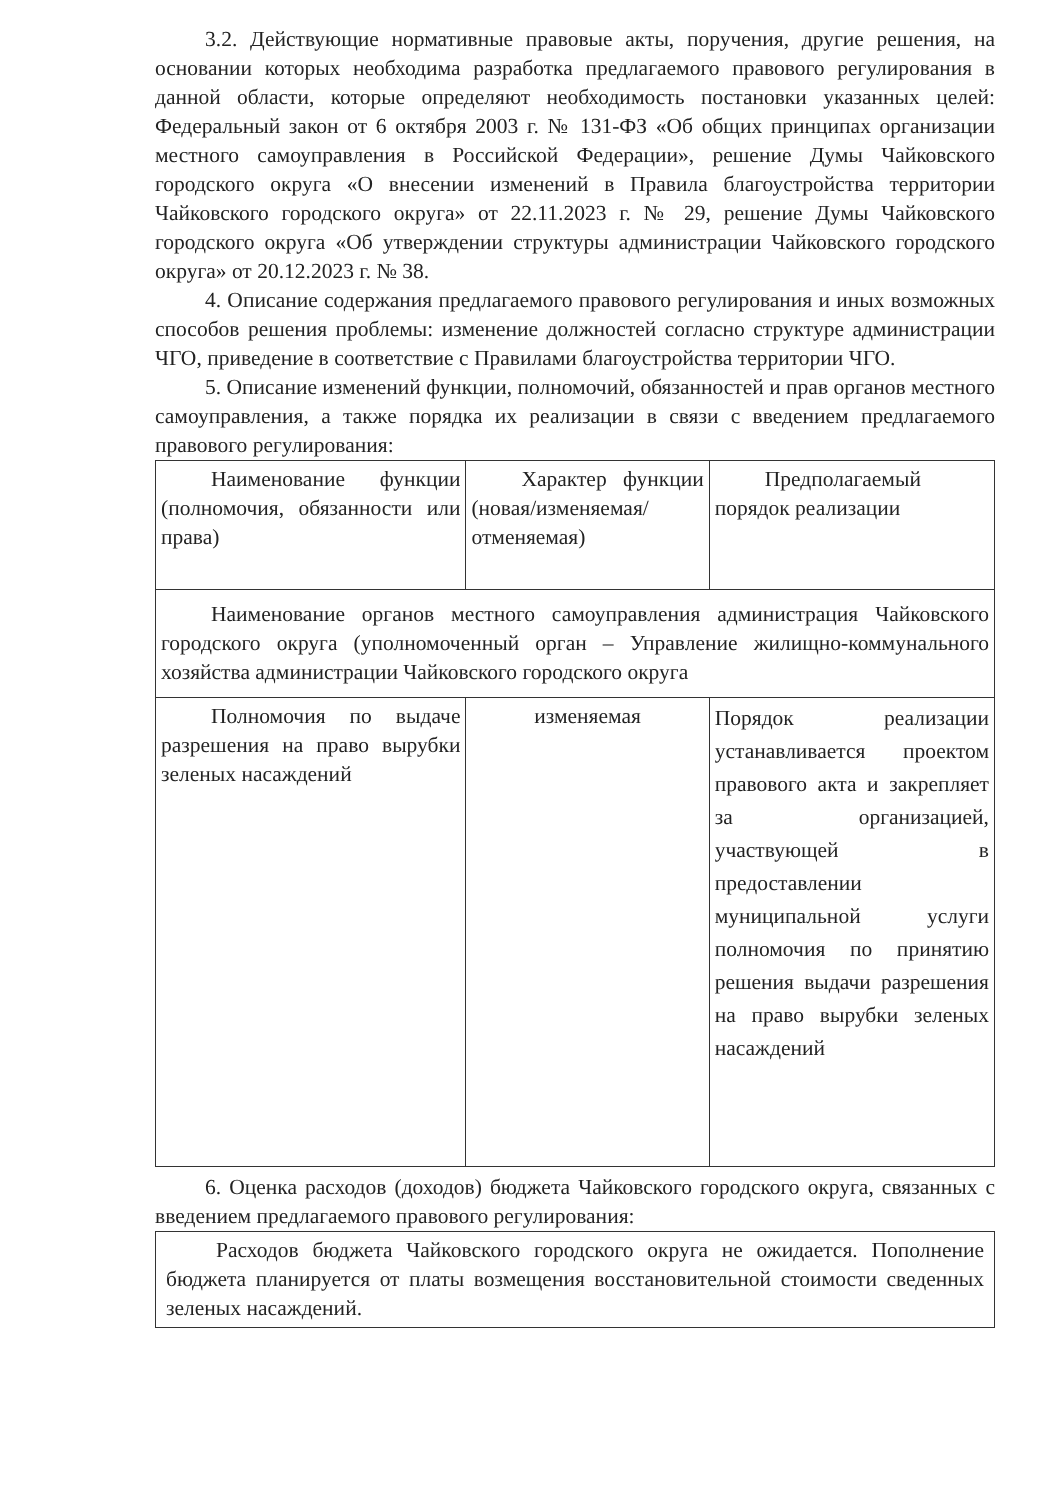3.2. Действующие нормативные правовые акты, поручения, другие решения, на основании которых необходима разработка предлагаемого правового регулирования в данной области, которые определяют необходимость постановки указанных целей: Федеральный закон от 6 октября 2003 г. № 131-ФЗ «Об общих принципах организации местного самоуправления в Российской Федерации», решение Думы Чайковского городского округа «О внесении изменений в Правила благоустройства территории Чайковского городского округа» от 22.11.2023 г. № 29, решение Думы Чайковского городского округа «Об утверждении структуры администрации Чайковского городского округа» от 20.12.2023 г. № 38.
4. Описание содержания предлагаемого правового регулирования и иных возможных способов решения проблемы: изменение должностей согласно структуре администрации ЧГО, приведение в соответствие с Правилами благоустройства территории ЧГО.
5. Описание изменений функции, полномочий, обязанностей и прав органов местного самоуправления, а также порядка их реализации в связи с введением предлагаемого правового регулирования:
| Наименование функции (полномочия, обязанности или права) | Характер функции (новая/изменяемая/отменяемая) | Предполагаемый порядок реализации |
| Наименование органов местного самоуправления администрация Чайковского городского округа (уполномоченный орган – Управление жилищно-коммунального хозяйства администрации Чайковского городского округа | | |
| Полномочия по выдаче разрешения на право вырубки зеленых насаждений | изменяемая | Порядок реализации устанавливается проектом правового акта и закрепляет за организацией, участвующей в предоставлении муниципальной услуги полномочия по принятию решения выдачи разрешения на право вырубки зеленых насаждений |
6. Оценка расходов (доходов) бюджета Чайковского городского округа, связанных с введением предлагаемого правового регулирования:
| Расходов бюджета Чайковского городского округа не ожидается. Пополнение бюджета планируется от платы возмещения восстановительной стоимости сведенных зеленых насаждений. |